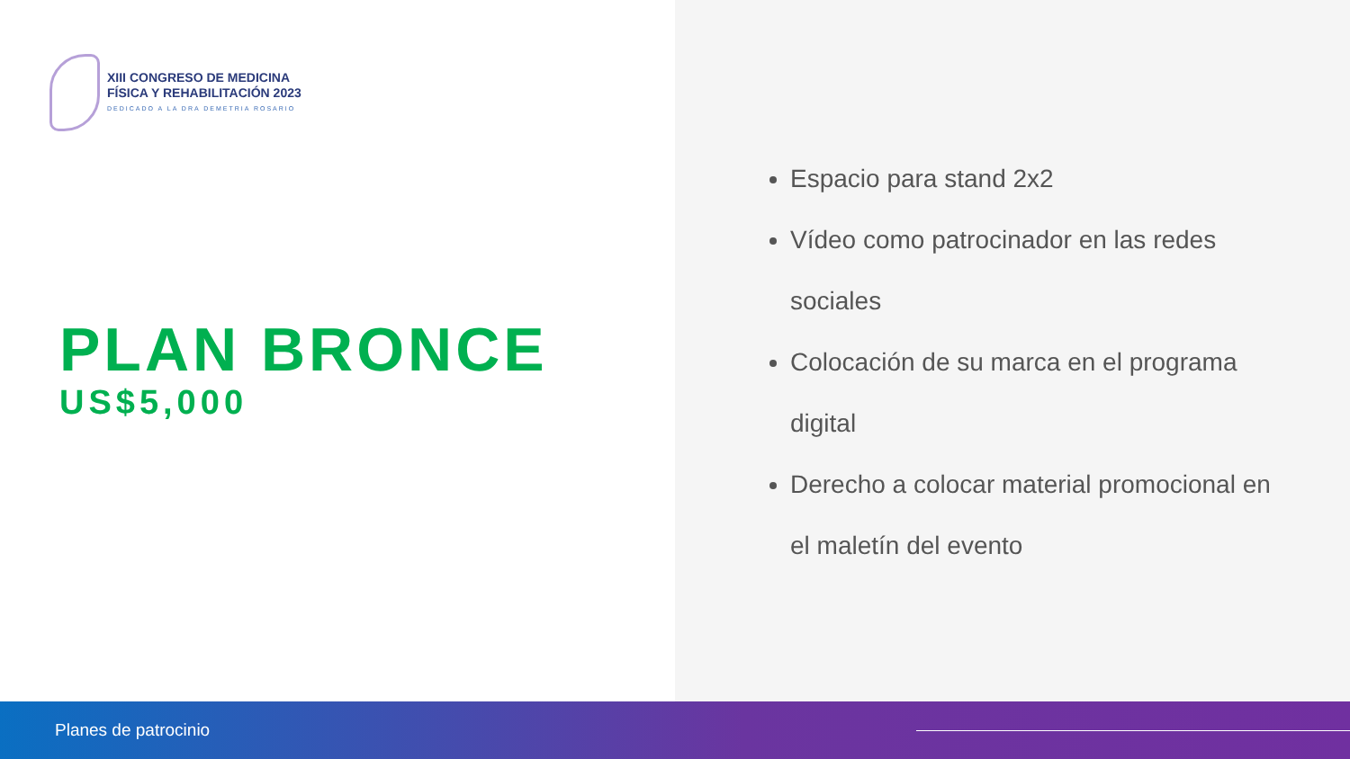XIII CONGRESO DE MEDICINA
FÍSICA Y REHABILITACIÓN 2023
DEDICADO A LA DRA DEMETRIA ROSARIO
PLAN BRONCE
US$5,000
Espacio para stand 2x2
Vídeo como patrocinador en las redes sociales
Colocación de su marca en el programa digital
Derecho a colocar material promocional en el maletín del evento
Planes de patrocinio